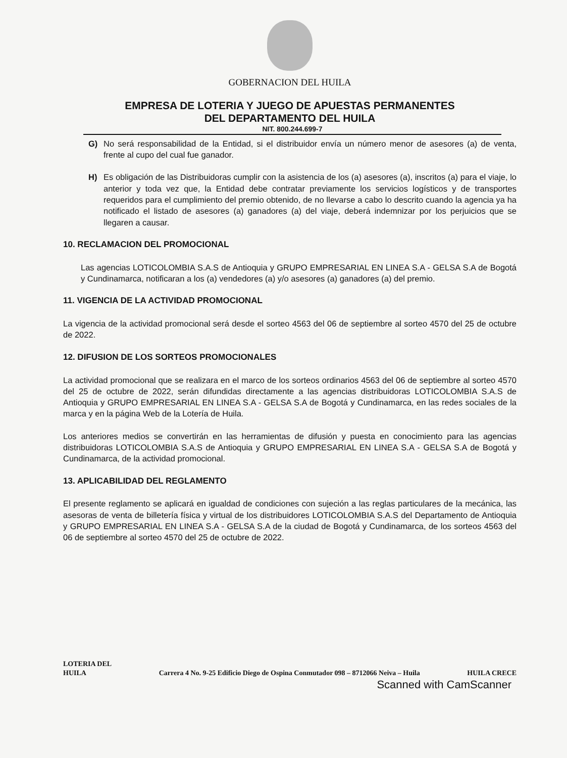GOBERNACION DEL HUILA
EMPRESA DE LOTERIA Y JUEGO DE APUESTAS PERMANENTES
DEL DEPARTAMENTO DEL HUILA
NIT. 800.244.699-7
G) No será responsabilidad de la Entidad, si el distribuidor envía un número menor de asesores (a) de venta, frente al cupo del cual fue ganador.
H) Es obligación de las Distribuidoras cumplir con la asistencia de los (a) asesores (a), inscritos (a) para el viaje, lo anterior y toda vez que, la Entidad debe contratar previamente los servicios logísticos y de transportes requeridos para el cumplimiento del premio obtenido, de no llevarse a cabo lo descrito cuando la agencia ya ha notificado el listado de asesores (a) ganadores (a) del viaje, deberá indemnizar por los perjuicios que se llegaren a causar.
10. RECLAMACION DEL PROMOCIONAL
Las agencias LOTICOLOMBIA S.A.S de Antioquia y GRUPO EMPRESARIAL EN LINEA S.A - GELSA S.A de Bogotá y Cundinamarca, notificaran a los (a) vendedores (a) y/o asesores (a) ganadores (a) del premio.
11. VIGENCIA DE LA ACTIVIDAD PROMOCIONAL
La vigencia de la actividad promocional será desde el sorteo 4563 del 06 de septiembre al sorteo 4570 del 25 de octubre de 2022.
12. DIFUSION DE LOS SORTEOS PROMOCIONALES
La actividad promocional que se realizara en el marco de los sorteos ordinarios 4563 del 06 de septiembre al sorteo 4570 del 25 de octubre de 2022, serán difundidas directamente a las agencias distribuidoras LOTICOLOMBIA S.A.S de Antioquia y GRUPO EMPRESARIAL EN LINEA S.A - GELSA S.A de Bogotá y Cundinamarca, en las redes sociales de la marca y en la página Web de la Lotería de Huila.
Los anteriores medios se convertirán en las herramientas de difusión y puesta en conocimiento para las agencias distribuidoras LOTICOLOMBIA S.A.S de Antioquia y GRUPO EMPRESARIAL EN LINEA S.A - GELSA S.A de Bogotá y Cundinamarca, de la actividad promocional.
13. APLICABILIDAD DEL REGLAMENTO
El presente reglamento se aplicará en igualdad de condiciones con sujeción a las reglas particulares de la mecánica, las asesoras de venta de billetería física y virtual de los distribuidores LOTICOLOMBIA S.A.S del Departamento de Antioquia y GRUPO EMPRESARIAL EN LINEA S.A - GELSA S.A de la ciudad de Bogotá y Cundinamarca, de los sorteos 4563 del 06 de septiembre al sorteo 4570 del 25 de octubre de 2022.
LOTERIA DEL
HUILA
Carrera 4 No. 9-25 Edificio Diego de Ospina Conmutador 098 – 8712066 Neiva – Huila
HUILA CRECE
Scanned with CamScanner